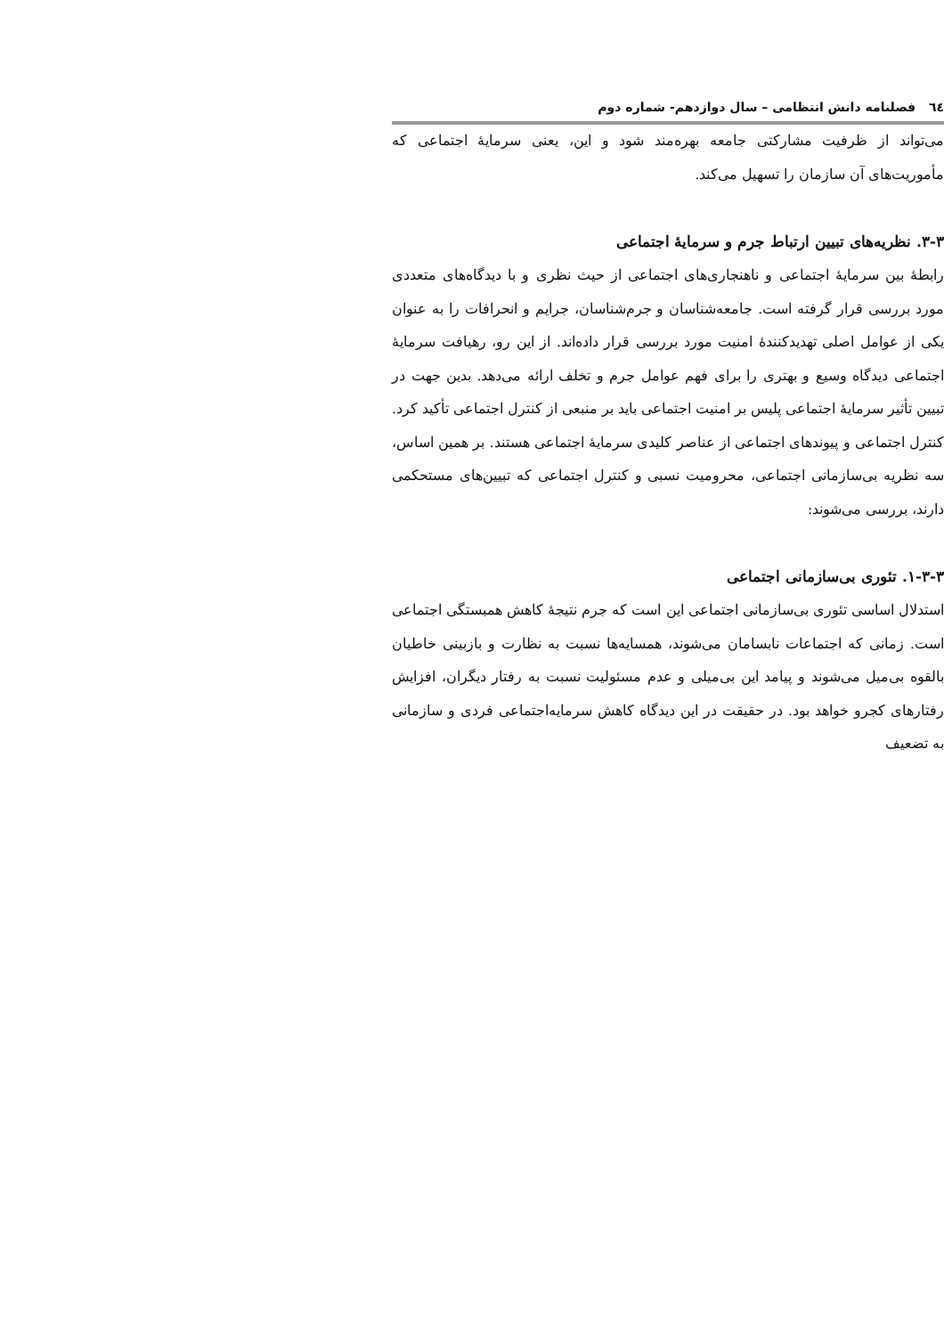٦٤ فصلنامه دانش انتظامی – سال دوازدهم- شماره دوم
می‌تواند از ظرفیت مشارکتی جامعه بهره‌مند شود و این، یعنی سرمایۀ اجتماعی که مأموریت‌های آن سازمان را تسهیل می‌کند.
۳-۳. نظریه‌های تبیین ارتباط جرم و سرمایۀ اجتماعی
رابطۀ بین سرمایۀ اجتماعی و ناهنجاری‌های اجتماعی از حیث نظری و با دیدگاه‌های متعددی مورد بررسی قرار گرفته است. جامعه‌شناسان و جرم‌شناسان، جرایم و انحرافات را به عنوان یکی از عوامل اصلی تهدیدکنندۀ امنیت مورد بررسی قرار داده‌اند. از این رو، رهیافت سرمایۀ اجتماعی دیدگاه وسیع و بهتری را برای فهم عوامل جرم و تخلف ارائه می‌دهد. بدین جهت در تبیین تأثیر سرمایۀ اجتماعی پلیس بر امنیت اجتماعی باید بر منبعی از کنترل اجتماعی تأکید کرد. کنترل اجتماعی و پیوندهای اجتماعی از عناصر کلیدی سرمایۀ اجتماعی هستند. بر همین اساس، سه نظریه بی‌سازمانی اجتماعی، محرومیت نسبی و کنترل اجتماعی که تبیین‌های مستحکمی دارند، بررسی می‌شوند:
۱-۳-۳. تئوری بی‌سازمانی اجتماعی
استدلال اساسی تئوری بی‌سازمانی اجتماعی این است که جرم نتیجۀ کاهش همبستگی اجتماعی است. زمانی که اجتماعات نابسامان می‌شوند، همسایه‌ها نسبت به نظارت و بازبینی خاطیان بالقوه بی‌میل می‌شوند و پیامد این بی‌میلی و عدم مسئولیت نسبت به رفتار دیگران، افزایش رفتارهای کجرو خواهد بود. در حقیقت در این دیدگاه کاهش سرمایه‌اجتماعی فردی و سازمانی به تضعیف